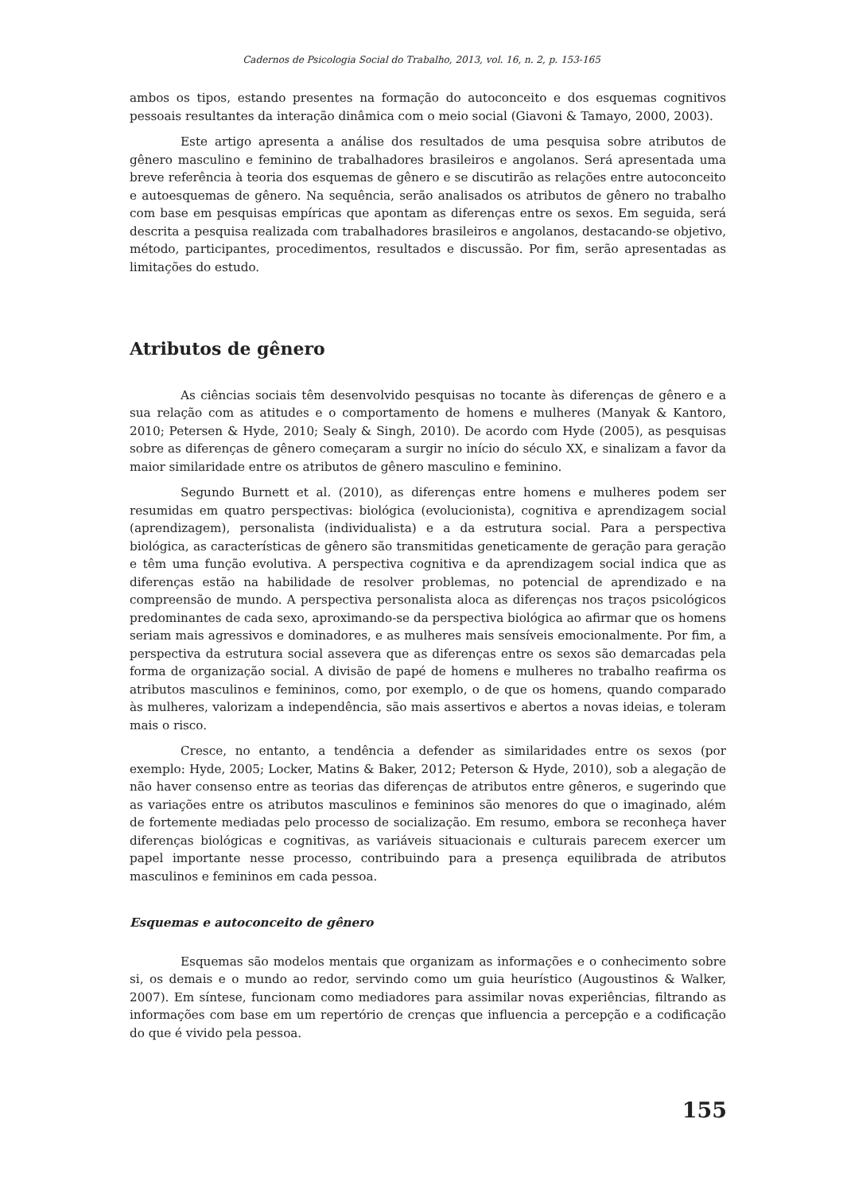Cadernos de Psicologia Social do Trabalho, 2013, vol. 16, n. 2, p. 153-165
ambos os tipos, estando presentes na formação do autoconceito e dos esquemas cognitivos pessoais resultantes da interação dinâmica com o meio social (Giavoni & Tamayo, 2000, 2003).
Este artigo apresenta a análise dos resultados de uma pesquisa sobre atributos de gênero masculino e feminino de trabalhadores brasileiros e angolanos. Será apresentada uma breve referência à teoria dos esquemas de gênero e se discutirão as relações entre autoconceito e autoesquemas de gênero. Na sequência, serão analisados os atributos de gênero no trabalho com base em pesquisas empíricas que apontam as diferenças entre os sexos. Em seguida, será descrita a pesquisa realizada com trabalhadores brasileiros e angolanos, destacando-se objetivo, método, participantes, procedimentos, resultados e discussão. Por fim, serão apresentadas as limitações do estudo.
Atributos de gênero
As ciências sociais têm desenvolvido pesquisas no tocante às diferenças de gênero e a sua relação com as atitudes e o comportamento de homens e mulheres (Manyak & Kantoro, 2010; Petersen & Hyde, 2010; Sealy & Singh, 2010). De acordo com Hyde (2005), as pesquisas sobre as diferenças de gênero começaram a surgir no início do século XX, e sinalizam a favor da maior similaridade entre os atributos de gênero masculino e feminino.
Segundo Burnett et al. (2010), as diferenças entre homens e mulheres podem ser resumidas em quatro perspectivas: biológica (evolucionista), cognitiva e aprendizagem social (aprendizagem), personalista (individualista) e a da estrutura social. Para a perspectiva biológica, as características de gênero são transmitidas geneticamente de geração para geração e têm uma função evolutiva. A perspectiva cognitiva e da aprendizagem social indica que as diferenças estão na habilidade de resolver problemas, no potencial de aprendizado e na compreensão de mundo. A perspectiva personalista aloca as diferenças nos traços psicológicos predominantes de cada sexo, aproximando-se da perspectiva biológica ao afirmar que os homens seriam mais agressivos e dominadores, e as mulheres mais sensíveis emocionalmente. Por fim, a perspectiva da estrutura social assevera que as diferenças entre os sexos são demarcadas pela forma de organização social. A divisão de papé de homens e mulheres no trabalho reafirma os atributos masculinos e femininos, como, por exemplo, o de que os homens, quando comparado às mulheres, valorizam a independência, são mais assertivos e abertos a novas ideias, e toleram mais o risco.
Cresce, no entanto, a tendência a defender as similaridades entre os sexos (por exemplo: Hyde, 2005; Locker, Matins & Baker, 2012; Peterson & Hyde, 2010), sob a alegação de não haver consenso entre as teorias das diferenças de atributos entre gêneros, e sugerindo que as variações entre os atributos masculinos e femininos são menores do que o imaginado, além de fortemente mediadas pelo processo de socialização. Em resumo, embora se reconheça haver diferenças biológicas e cognitivas, as variáveis situacionais e culturais parecem exercer um papel importante nesse processo, contribuindo para a presença equilibrada de atributos masculinos e femininos em cada pessoa.
Esquemas e autoconceito de gênero
Esquemas são modelos mentais que organizam as informações e o conhecimento sobre si, os demais e o mundo ao redor, servindo como um guia heurístico (Augoustinos & Walker, 2007). Em síntese, funcionam como mediadores para assimilar novas experiências, filtrando as informações com base em um repertório de crenças que influencia a percepção e a codificação do que é vivido pela pessoa.
155